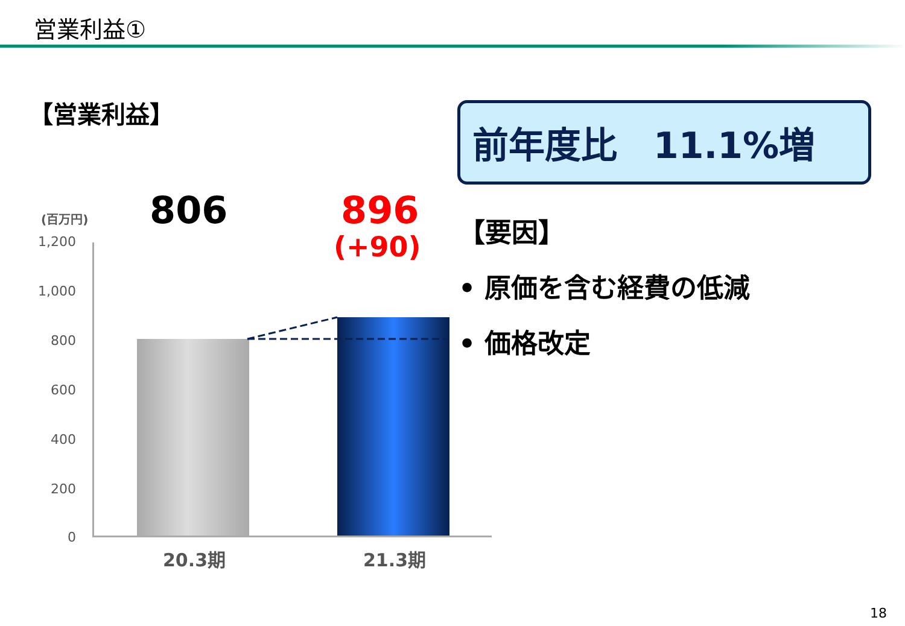営業利益①
【営業利益】 前年度比　11.1%増
【要因】
• 原価を含む経費の低減
• 価格改定
(百万円)
1,200
1,000
800
600
400
200
0
806 896
(+90)
20.3期 21.3期
18